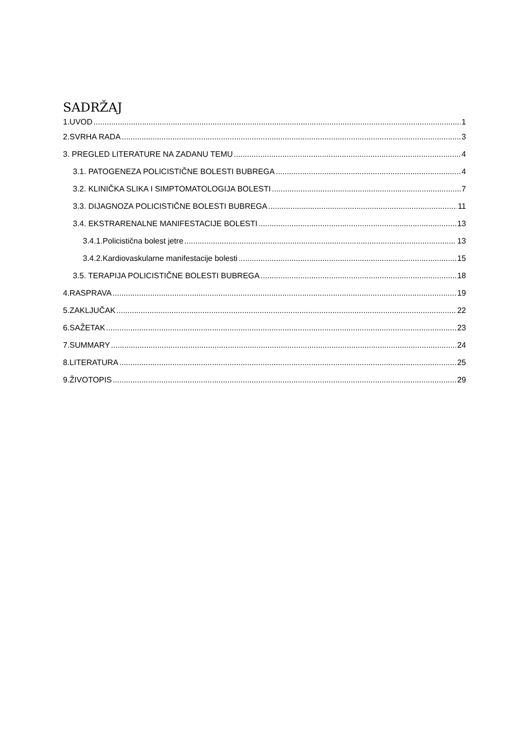SADRŽAJ
1.UVOD 1
2.SVRHA RADA 3
3. PREGLED LITERATURE NA ZADANU TEMU 4
3.1. PATOGENEZA POLICISTIČNE BOLESTI BUBREGA 4
3.2. KLINIČKA SLIKA I SIMPTOMATOLOGIJA BOLESTI 7
3.3. DIJAGNOZA POLICISTIČNE BOLESTI BUBREGA 11
3.4. EKSTRARENALNE MANIFESTACIJE BOLESTI 13
3.4.1.Policistična bolest jetre 13
3.4.2.Kardiovaskularne manifestacije bolesti 15
3.5. TERAPIJA POLICISTIČNE BOLESTI BUBREGA 18
4.RASPRAVA 19
5.ZAKLJUČAK 22
6.SAŽETAK 23
7.SUMMARY 24
8.LITERATURA 25
9.ŽIVOTOPIS 29